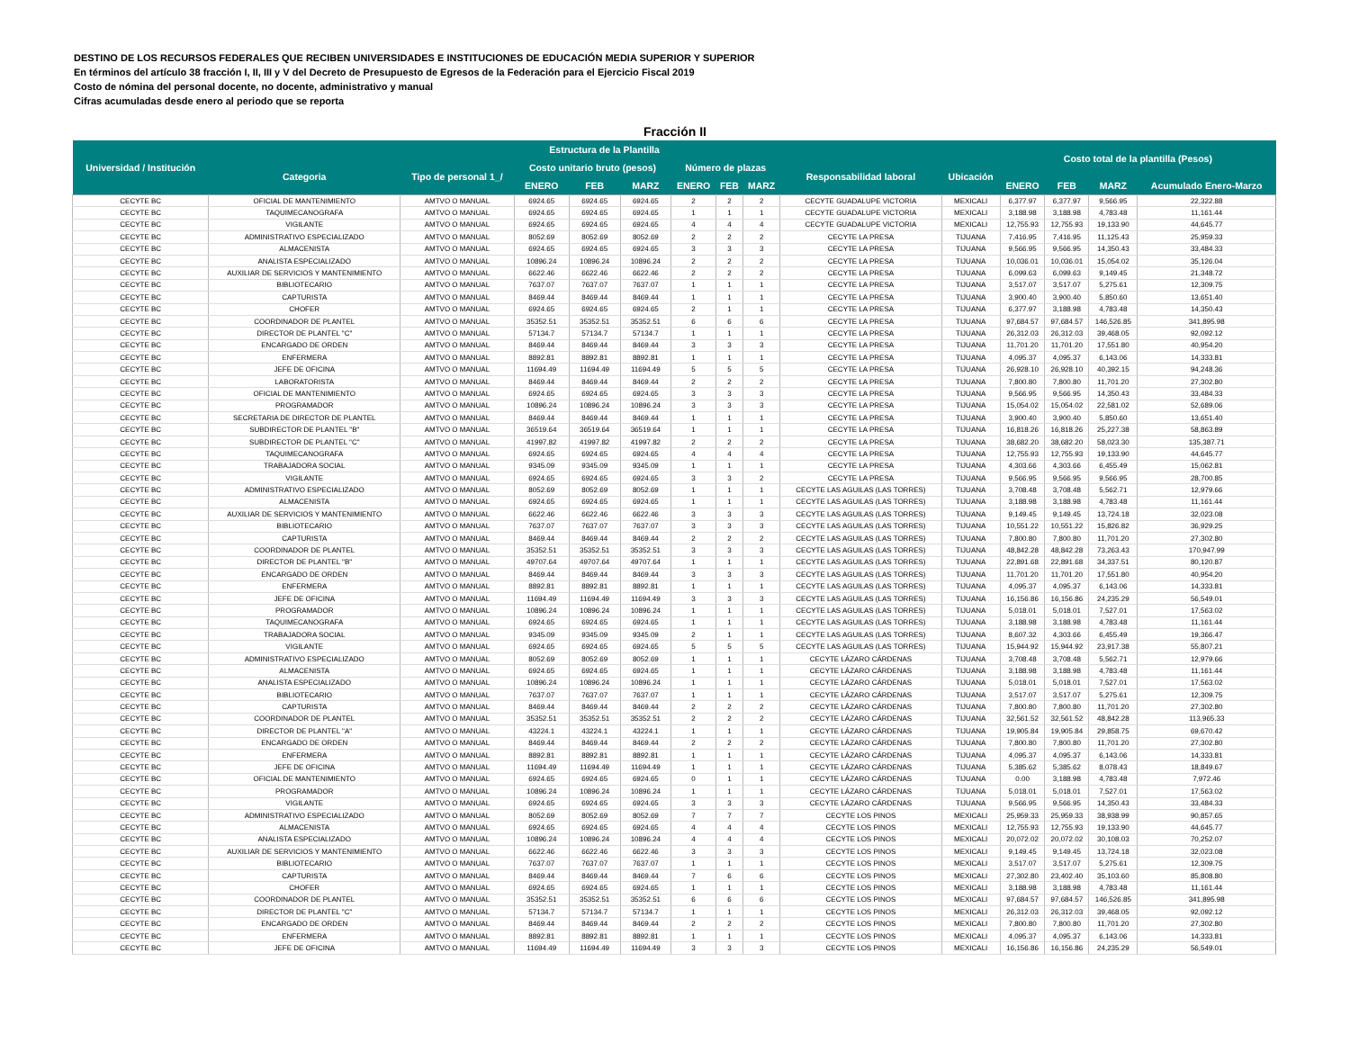DESTINO DE LOS RECURSOS FEDERALES QUE RECIBEN UNIVERSIDADES E INSTITUCIONES DE EDUCACIÓN MEDIA SUPERIOR Y SUPERIOR
En términos del artículo 38 fracción I, II, III y V del Decreto de Presupuesto de Egresos de la Federación para el Ejercicio Fiscal 2019
Costo de nómina del personal docente, no docente, administrativo y manual
Cifras acumuladas desde enero al periodo que se reporta
Fracción II
| Universidad / Institución | Estructura de la Plantilla | | | | | | | | | | Costo total de la plantilla (Pesos) | | | |
| --- | --- | --- | --- | --- | --- | --- | --- | --- | --- | --- | --- | --- | --- | --- |
| | Categoria | Tipo de personal 1_/ | Costo unitario bruto (pesos) | | | Número de plazas | | | Responsabilidad laboral | Ubicación | | | | |
| | | | ENERO | FEB | MARZ | ENERO | FEB | MARZ | | | ENERO | FEB | MARZ | Acumulado Enero-Marzo |
| CECYTE BC | OFICIAL DE MANTENIMIENTO | AMTVO O MANUAL | 6924.65 | 6924.65 | 6924.65 | 2 | 2 | 2 | CECYTE GUADALUPE VICTORIA | MEXICALI | 6,377.97 | 6,377.97 | 9,566.95 | 22,322.88 |
| CECYTE BC | TAQUIMECANOGRAFA | AMTVO O MANUAL | 6924.65 | 6924.65 | 6924.65 | 1 | 1 | 1 | CECYTE GUADALUPE VICTORIA | MEXICALI | 3,188.98 | 3,188.98 | 4,783.48 | 11,161.44 |
| CECYTE BC | VIGILANTE | AMTVO O MANUAL | 6924.65 | 6924.65 | 6924.65 | 4 | 4 | 4 | CECYTE GUADALUPE VICTORIA | MEXICALI | 12,755.93 | 12,755.93 | 19,133.90 | 44,645.77 |
| CECYTE BC | ADMINISTRATIVO ESPECIALIZADO | AMTVO O MANUAL | 8052.69 | 8052.69 | 8052.69 | 2 | 2 | 2 | CECYTE LA PRESA | TIJUANA | 7,416.95 | 7,416.95 | 11,125.43 | 25,959.33 |
| CECYTE BC | ALMACENISTA | AMTVO O MANUAL | 6924.65 | 6924.65 | 6924.65 | 3 | 3 | 3 | CECYTE LA PRESA | TIJUANA | 9,566.95 | 9,566.95 | 14,350.43 | 33,484.33 |
| CECYTE BC | ANALISTA ESPECIALIZADO | AMTVO O MANUAL | 10896.24 | 10896.24 | 10896.24 | 2 | 2 | 2 | CECYTE LA PRESA | TIJUANA | 10,036.01 | 10,036.01 | 15,054.02 | 35,126.04 |
| CECYTE BC | AUXILIAR DE SERVICIOS Y MANTENIMIENTO | AMTVO O MANUAL | 6622.46 | 6622.46 | 6622.46 | 2 | 2 | 2 | CECYTE LA PRESA | TIJUANA | 6,099.63 | 6,099.63 | 9,149.45 | 21,348.72 |
| CECYTE BC | BIBLIOTECARIO | AMTVO O MANUAL | 7637.07 | 7637.07 | 7637.07 | 1 | 1 | 1 | CECYTE LA PRESA | TIJUANA | 3,517.07 | 3,517.07 | 5,275.61 | 12,309.75 |
| CECYTE BC | CAPTURISTA | AMTVO O MANUAL | 8469.44 | 8469.44 | 8469.44 | 1 | 1 | 1 | CECYTE LA PRESA | TIJUANA | 3,900.40 | 3,900.40 | 5,850.60 | 13,651.40 |
| CECYTE BC | CHOFER | AMTVO O MANUAL | 6924.65 | 6924.65 | 6924.65 | 2 | 1 | 1 | CECYTE LA PRESA | TIJUANA | 6,377.97 | 3,188.98 | 4,783.48 | 14,350.43 |
| CECYTE BC | COORDINADOR DE PLANTEL | AMTVO O MANUAL | 35352.51 | 35352.51 | 35352.51 | 6 | 6 | 6 | CECYTE LA PRESA | TIJUANA | 97,684.57 | 97,684.57 | 146,526.85 | 341,895.98 |
| CECYTE BC | DIRECTOR DE PLANTEL "C" | AMTVO O MANUAL | 57134.7 | 57134.7 | 57134.7 | 1 | 1 | 1 | CECYTE LA PRESA | TIJUANA | 26,312.03 | 26,312.03 | 39,468.05 | 92,092.12 |
| CECYTE BC | ENCARGADO DE ORDEN | AMTVO O MANUAL | 8469.44 | 8469.44 | 8469.44 | 3 | 3 | 3 | CECYTE LA PRESA | TIJUANA | 11,701.20 | 11,701.20 | 17,551.80 | 40,954.20 |
| CECYTE BC | ENFERMERA | AMTVO O MANUAL | 8892.81 | 8892.81 | 8892.81 | 1 | 1 | 1 | CECYTE LA PRESA | TIJUANA | 4,095.37 | 4,095.37 | 6,143.06 | 14,333.81 |
| CECYTE BC | JEFE DE OFICINA | AMTVO O MANUAL | 11694.49 | 11694.49 | 11694.49 | 5 | 5 | 5 | CECYTE LA PRESA | TIJUANA | 26,928.10 | 26,928.10 | 40,392.15 | 94,248.36 |
| CECYTE BC | LABORATORISTA | AMTVO O MANUAL | 8469.44 | 8469.44 | 8469.44 | 2 | 2 | 2 | CECYTE LA PRESA | TIJUANA | 7,800.80 | 7,800.80 | 11,701.20 | 27,302.80 |
| CECYTE BC | OFICIAL DE MANTENIMIENTO | AMTVO O MANUAL | 6924.65 | 6924.65 | 6924.65 | 3 | 3 | 3 | CECYTE LA PRESA | TIJUANA | 9,566.95 | 9,566.95 | 14,350.43 | 33,484.33 |
| CECYTE BC | PROGRAMADOR | AMTVO O MANUAL | 10896.24 | 10896.24 | 10896.24 | 3 | 3 | 3 | CECYTE LA PRESA | TIJUANA | 15,054.02 | 15,054.02 | 22,581.02 | 52,689.06 |
| CECYTE BC | SECRETARIA DE DIRECTOR DE PLANTEL | AMTVO O MANUAL | 8469.44 | 8469.44 | 8469.44 | 1 | 1 | 1 | CECYTE LA PRESA | TIJUANA | 3,900.40 | 3,900.40 | 5,850.60 | 13,651.40 |
| CECYTE BC | SUBDIRECTOR DE PLANTEL "B" | AMTVO O MANUAL | 36519.64 | 36519.64 | 36519.64 | 1 | 1 | 1 | CECYTE LA PRESA | TIJUANA | 16,818.26 | 16,818.26 | 25,227.38 | 58,863.89 |
| CECYTE BC | SUBDIRECTOR DE PLANTEL "C" | AMTVO O MANUAL | 41997.82 | 41997.82 | 41997.82 | 2 | 2 | 2 | CECYTE LA PRESA | TIJUANA | 38,682.20 | 38,682.20 | 58,023.30 | 135,387.71 |
| CECYTE BC | TAQUIMECANOGRAFA | AMTVO O MANUAL | 6924.65 | 6924.65 | 6924.65 | 4 | 4 | 4 | CECYTE LA PRESA | TIJUANA | 12,755.93 | 12,755.93 | 19,133.90 | 44,645.77 |
| CECYTE BC | TRABAJADORA SOCIAL | AMTVO O MANUAL | 9345.09 | 9345.09 | 9345.09 | 1 | 1 | 1 | CECYTE LA PRESA | TIJUANA | 4,303.66 | 4,303.66 | 6,455.49 | 15,062.81 |
| CECYTE BC | VIGILANTE | AMTVO O MANUAL | 6924.65 | 6924.65 | 6924.65 | 3 | 3 | 2 | CECYTE LA PRESA | TIJUANA | 9,566.95 | 9,566.95 | 9,566.95 | 28,700.85 |
| CECYTE BC | ADMINISTRATIVO ESPECIALIZADO | AMTVO O MANUAL | 8052.69 | 8052.69 | 8052.69 | 1 | 1 | 1 | CECYTE LAS AGUILAS (LAS TORRES) | TIJUANA | 3,708.48 | 3,708.48 | 5,562.71 | 12,979.66 |
| CECYTE BC | ALMACENISTA | AMTVO O MANUAL | 6924.65 | 6924.65 | 6924.65 | 1 | 1 | 1 | CECYTE LAS AGUILAS (LAS TORRES) | TIJUANA | 3,188.98 | 3,188.98 | 4,783.48 | 11,161.44 |
| CECYTE BC | AUXILIAR DE SERVICIOS Y MANTENIMIENTO | AMTVO O MANUAL | 6622.46 | 6622.46 | 6622.46 | 3 | 3 | 3 | CECYTE LAS AGUILAS (LAS TORRES) | TIJUANA | 9,149.45 | 9,149.45 | 13,724.18 | 32,023.08 |
| CECYTE BC | BIBLIOTECARIO | AMTVO O MANUAL | 7637.07 | 7637.07 | 7637.07 | 3 | 3 | 3 | CECYTE LAS AGUILAS (LAS TORRES) | TIJUANA | 10,551.22 | 10,551.22 | 15,826.82 | 36,929.25 |
| CECYTE BC | CAPTURISTA | AMTVO O MANUAL | 8469.44 | 8469.44 | 8469.44 | 2 | 2 | 2 | CECYTE LAS AGUILAS (LAS TORRES) | TIJUANA | 7,800.80 | 7,800.80 | 11,701.20 | 27,302.80 |
| CECYTE BC | COORDINADOR DE PLANTEL | AMTVO O MANUAL | 35352.51 | 35352.51 | 35352.51 | 3 | 3 | 3 | CECYTE LAS AGUILAS (LAS TORRES) | TIJUANA | 48,842.28 | 48,842.28 | 73,263.43 | 170,947.99 |
| CECYTE BC | DIRECTOR DE PLANTEL "B" | AMTVO O MANUAL | 49707.64 | 49707.64 | 49707.64 | 1 | 1 | 1 | CECYTE LAS AGUILAS (LAS TORRES) | TIJUANA | 22,891.68 | 22,891.68 | 34,337.51 | 80,120.87 |
| CECYTE BC | ENCARGADO DE ORDEN | AMTVO O MANUAL | 8469.44 | 8469.44 | 8469.44 | 3 | 3 | 3 | CECYTE LAS AGUILAS (LAS TORRES) | TIJUANA | 11,701.20 | 11,701.20 | 17,551.80 | 40,954.20 |
| CECYTE BC | ENFERMERA | AMTVO O MANUAL | 8892.81 | 8892.81 | 8892.81 | 1 | 1 | 1 | CECYTE LAS AGUILAS (LAS TORRES) | TIJUANA | 4,095.37 | 4,095.37 | 6,143.06 | 14,333.81 |
| CECYTE BC | JEFE DE OFICINA | AMTVO O MANUAL | 11694.49 | 11694.49 | 11694.49 | 3 | 3 | 3 | CECYTE LAS AGUILAS (LAS TORRES) | TIJUANA | 16,156.86 | 16,156.86 | 24,235.29 | 56,549.01 |
| CECYTE BC | PROGRAMADOR | AMTVO O MANUAL | 10896.24 | 10896.24 | 10896.24 | 1 | 1 | 1 | CECYTE LAS AGUILAS (LAS TORRES) | TIJUANA | 5,018.01 | 5,018.01 | 7,527.01 | 17,563.02 |
| CECYTE BC | TAQUIMECANOGRAFA | AMTVO O MANUAL | 6924.65 | 6924.65 | 6924.65 | 1 | 1 | 1 | CECYTE LAS AGUILAS (LAS TORRES) | TIJUANA | 3,188.98 | 3,188.98 | 4,783.48 | 11,161.44 |
| CECYTE BC | TRABAJADORA SOCIAL | AMTVO O MANUAL | 9345.09 | 9345.09 | 9345.09 | 2 | 1 | 1 | CECYTE LAS AGUILAS (LAS TORRES) | TIJUANA | 8,607.32 | 4,303.66 | 6,455.49 | 19,366.47 |
| CECYTE BC | VIGILANTE | AMTVO O MANUAL | 6924.65 | 6924.65 | 6924.65 | 5 | 5 | 5 | CECYTE LAS AGUILAS (LAS TORRES) | TIJUANA | 15,944.92 | 15,944.92 | 23,917.38 | 55,807.21 |
| CECYTE BC | ADMINISTRATIVO ESPECIALIZADO | AMTVO O MANUAL | 8052.69 | 8052.69 | 8052.69 | 1 | 1 | 1 | CECYTE LÁZARO CÁRDENAS | TIJUANA | 3,708.48 | 3,708.48 | 5,562.71 | 12,979.66 |
| CECYTE BC | ALMACENISTA | AMTVO O MANUAL | 6924.65 | 6924.65 | 6924.65 | 1 | 1 | 1 | CECYTE LÁZARO CÁRDENAS | TIJUANA | 3,188.98 | 3,188.98 | 4,783.48 | 11,161.44 |
| CECYTE BC | ANALISTA ESPECIALIZADO | AMTVO O MANUAL | 10896.24 | 10896.24 | 10896.24 | 1 | 1 | 1 | CECYTE LÁZARO CÁRDENAS | TIJUANA | 5,018.01 | 5,018.01 | 7,527.01 | 17,563.02 |
| CECYTE BC | BIBLIOTECARIO | AMTVO O MANUAL | 7637.07 | 7637.07 | 7637.07 | 1 | 1 | 1 | CECYTE LÁZARO CÁRDENAS | TIJUANA | 3,517.07 | 3,517.07 | 5,275.61 | 12,309.75 |
| CECYTE BC | CAPTURISTA | AMTVO O MANUAL | 8469.44 | 8469.44 | 8469.44 | 2 | 2 | 2 | CECYTE LÁZARO CÁRDENAS | TIJUANA | 7,800.80 | 7,800.80 | 11,701.20 | 27,302.80 |
| CECYTE BC | COORDINADOR DE PLANTEL | AMTVO O MANUAL | 35352.51 | 35352.51 | 35352.51 | 2 | 2 | 2 | CECYTE LÁZARO CÁRDENAS | TIJUANA | 32,561.52 | 32,561.52 | 48,842.28 | 113,965.33 |
| CECYTE BC | DIRECTOR DE PLANTEL "A" | AMTVO O MANUAL | 43224.1 | 43224.1 | 43224.1 | 1 | 1 | 1 | CECYTE LÁZARO CÁRDENAS | TIJUANA | 19,905.84 | 19,905.84 | 29,858.75 | 69,670.42 |
| CECYTE BC | ENCARGADO DE ORDEN | AMTVO O MANUAL | 8469.44 | 8469.44 | 8469.44 | 2 | 2 | 2 | CECYTE LÁZARO CÁRDENAS | TIJUANA | 7,800.80 | 7,800.80 | 11,701.20 | 27,302.80 |
| CECYTE BC | ENFERMERA | AMTVO O MANUAL | 8892.81 | 8892.81 | 8892.81 | 1 | 1 | 1 | CECYTE LÁZARO CÁRDENAS | TIJUANA | 4,095.37 | 4,095.37 | 6,143.06 | 14,333.81 |
| CECYTE BC | JEFE DE OFICINA | AMTVO O MANUAL | 11694.49 | 11694.49 | 11694.49 | 1 | 1 | 1 | CECYTE LÁZARO CÁRDENAS | TIJUANA | 5,385.62 | 5,385.62 | 8,078.43 | 18,849.67 |
| CECYTE BC | OFICIAL DE MANTENIMIENTO | AMTVO O MANUAL | 6924.65 | 6924.65 | 6924.65 | 0 | 1 | 1 | CECYTE LÁZARO CÁRDENAS | TIJUANA | 0.00 | 3,188.98 | 4,783.48 | 7,972.46 |
| CECYTE BC | PROGRAMADOR | AMTVO O MANUAL | 10896.24 | 10896.24 | 10896.24 | 1 | 1 | 1 | CECYTE LÁZARO CÁRDENAS | TIJUANA | 5,018.01 | 5,018.01 | 7,527.01 | 17,563.02 |
| CECYTE BC | VIGILANTE | AMTVO O MANUAL | 6924.65 | 6924.65 | 6924.65 | 3 | 3 | 3 | CECYTE LÁZARO CÁRDENAS | TIJUANA | 9,566.95 | 9,566.95 | 14,350.43 | 33,484.33 |
| CECYTE BC | ADMINISTRATIVO ESPECIALIZADO | AMTVO O MANUAL | 8052.69 | 8052.69 | 8052.69 | 7 | 7 | 7 | CECYTE LOS PINOS | MEXICALI | 25,959.33 | 25,959.33 | 38,938.99 | 90,857.65 |
| CECYTE BC | ALMACENISTA | AMTVO O MANUAL | 6924.65 | 6924.65 | 6924.65 | 4 | 4 | 4 | CECYTE LOS PINOS | MEXICALI | 12,755.93 | 12,755.93 | 19,133.90 | 44,645.77 |
| CECYTE BC | ANALISTA ESPECIALIZADO | AMTVO O MANUAL | 10896.24 | 10896.24 | 10896.24 | 4 | 4 | 4 | CECYTE LOS PINOS | MEXICALI | 20,072.02 | 20,072.02 | 30,108.03 | 70,252.07 |
| CECYTE BC | AUXILIAR DE SERVICIOS Y MANTENIMIENTO | AMTVO O MANUAL | 6622.46 | 6622.46 | 6622.46 | 3 | 3 | 3 | CECYTE LOS PINOS | MEXICALI | 9,149.45 | 9,149.45 | 13,724.18 | 32,023.08 |
| CECYTE BC | BIBLIOTECARIO | AMTVO O MANUAL | 7637.07 | 7637.07 | 7637.07 | 1 | 1 | 1 | CECYTE LOS PINOS | MEXICALI | 3,517.07 | 3,517.07 | 5,275.61 | 12,309.75 |
| CECYTE BC | CAPTURISTA | AMTVO O MANUAL | 8469.44 | 8469.44 | 8469.44 | 7 | 6 | 6 | CECYTE LOS PINOS | MEXICALI | 27,302.80 | 23,402.40 | 35,103.60 | 85,808.80 |
| CECYTE BC | CHOFER | AMTVO O MANUAL | 6924.65 | 6924.65 | 6924.65 | 1 | 1 | 1 | CECYTE LOS PINOS | MEXICALI | 3,188.98 | 3,188.98 | 4,783.48 | 11,161.44 |
| CECYTE BC | COORDINADOR DE PLANTEL | AMTVO O MANUAL | 35352.51 | 35352.51 | 35352.51 | 6 | 6 | 6 | CECYTE LOS PINOS | MEXICALI | 97,684.57 | 97,684.57 | 146,526.85 | 341,895.98 |
| CECYTE BC | DIRECTOR DE PLANTEL "C" | AMTVO O MANUAL | 57134.7 | 57134.7 | 57134.7 | 1 | 1 | 1 | CECYTE LOS PINOS | MEXICALI | 26,312.03 | 26,312.03 | 39,468.05 | 92,092.12 |
| CECYTE BC | ENCARGADO DE ORDEN | AMTVO O MANUAL | 8469.44 | 8469.44 | 8469.44 | 2 | 2 | 2 | CECYTE LOS PINOS | MEXICALI | 7,800.80 | 7,800.80 | 11,701.20 | 27,302.80 |
| CECYTE BC | ENFERMERA | AMTVO O MANUAL | 8892.81 | 8892.81 | 8892.81 | 1 | 1 | 1 | CECYTE LOS PINOS | MEXICALI | 4,095.37 | 4,095.37 | 6,143.06 | 14,333.81 |
| CECYTE BC | JEFE DE OFICINA | AMTVO O MANUAL | 11694.49 | 11694.49 | 11694.49 | 3 | 3 | 3 | CECYTE LOS PINOS | MEXICALI | 16,156.86 | 16,156.86 | 24,235.29 | 56,549.01 |